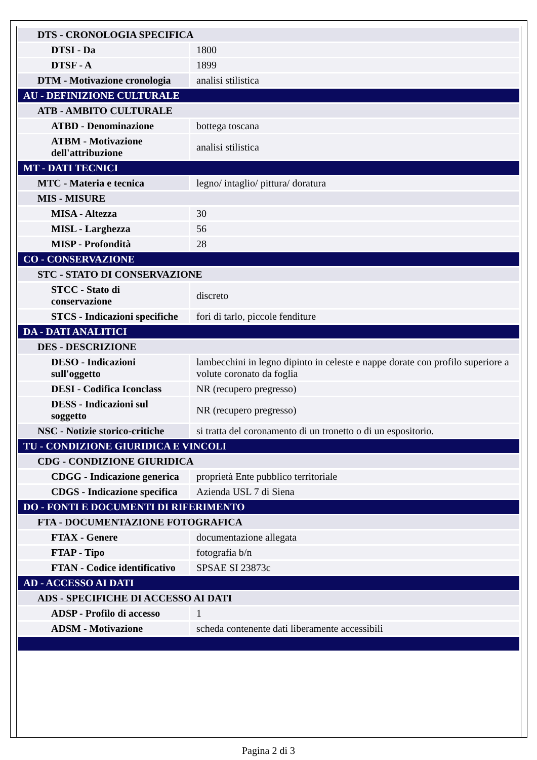| DTS - CRONOLOGIA SPECIFICA | |
| DTSI - Da | 1800 |
| DTSF - A | 1899 |
| DTM - Motivazione cronologia | analisi stilistica |
| AU - DEFINIZIONE CULTURALE | |
| ATB - AMBITO CULTURALE | |
| ATBD - Denominazione | bottega toscana |
| ATBM - Motivazione dell'attribuzione | analisi stilistica |
| MT - DATI TECNICI | |
| MTC - Materia e tecnica | legno/ intaglio/ pittura/ doratura |
| MIS - MISURE | |
| MISA - Altezza | 30 |
| MISL - Larghezza | 56 |
| MISP - Profondità | 28 |
| CO - CONSERVAZIONE | |
| STC - STATO DI CONSERVAZIONE | |
| STCC - Stato di conservazione | discreto |
| STCS - Indicazioni specifiche | fori di tarlo, piccole fenditure |
| DA - DATI ANALITICI | |
| DES - DESCRIZIONE | |
| DESO - Indicazioni sull'oggetto | lambecchini in legno dipinto in celeste e nappe dorate con profilo superiore a volute coronato da foglia |
| DESI - Codifica Iconclass | NR (recupero pregresso) |
| DESS - Indicazioni sul soggetto | NR (recupero pregresso) |
| NSC - Notizie storico-critiche | si tratta del coronamento di un tronetto o di un espositorio. |
| TU - CONDIZIONE GIURIDICA E VINCOLI | |
| CDG - CONDIZIONE GIURIDICA | |
| CDGG - Indicazione generica | proprietà Ente pubblico territoriale |
| CDGS - Indicazione specifica | Azienda USL 7 di Siena |
| DO - FONTI E DOCUMENTI DI RIFERIMENTO | |
| FTA - DOCUMENTAZIONE FOTOGRAFICA | |
| FTAX - Genere | documentazione allegata |
| FTAP - Tipo | fotografia b/n |
| FTAN - Codice identificativo | SPSAE SI 23873c |
| AD - ACCESSO AI DATI | |
| ADS - SPECIFICHE DI ACCESSO AI DATI | |
| ADSP - Profilo di accesso | 1 |
| ADSM - Motivazione | scheda contenente dati liberamente accessibili |
Pagina 2 di 3